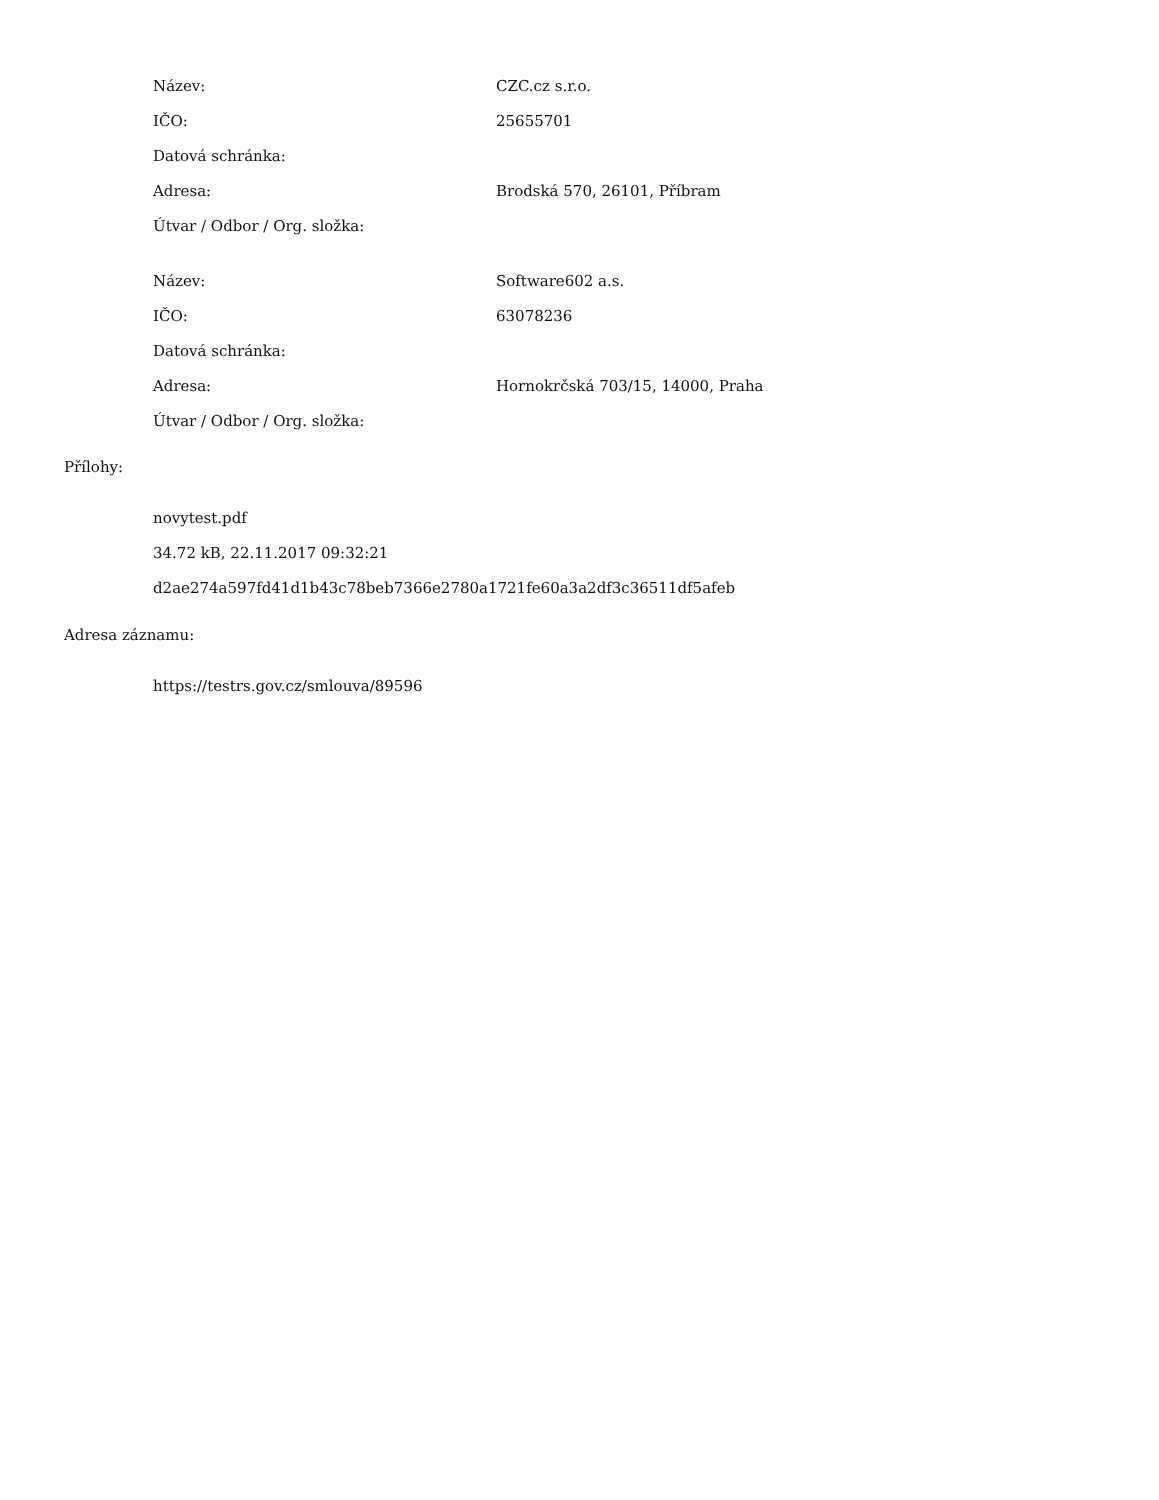| Název: | CZC.cz s.r.o. |
| IČO: | 25655701 |
| Datová schránka: | |
| Adresa: | Brodská 570, 26101, Příbram |
| Útvar / Odbor / Org. složka: | |
| Název: | Software602 a.s. |
| IČO: | 63078236 |
| Datová schránka: | |
| Adresa: | Hornokrčská 703/15, 14000, Praha |
| Útvar / Odbor / Org. složka: | |
Přílohy:
novytest.pdf
34.72 kB, 22.11.2017 09:32:21
d2ae274a597fd41d1b43c78beb7366e2780a1721fe60a3a2df3c36511df5afeb
Adresa záznamu:
https://testrs.gov.cz/smlouva/89596